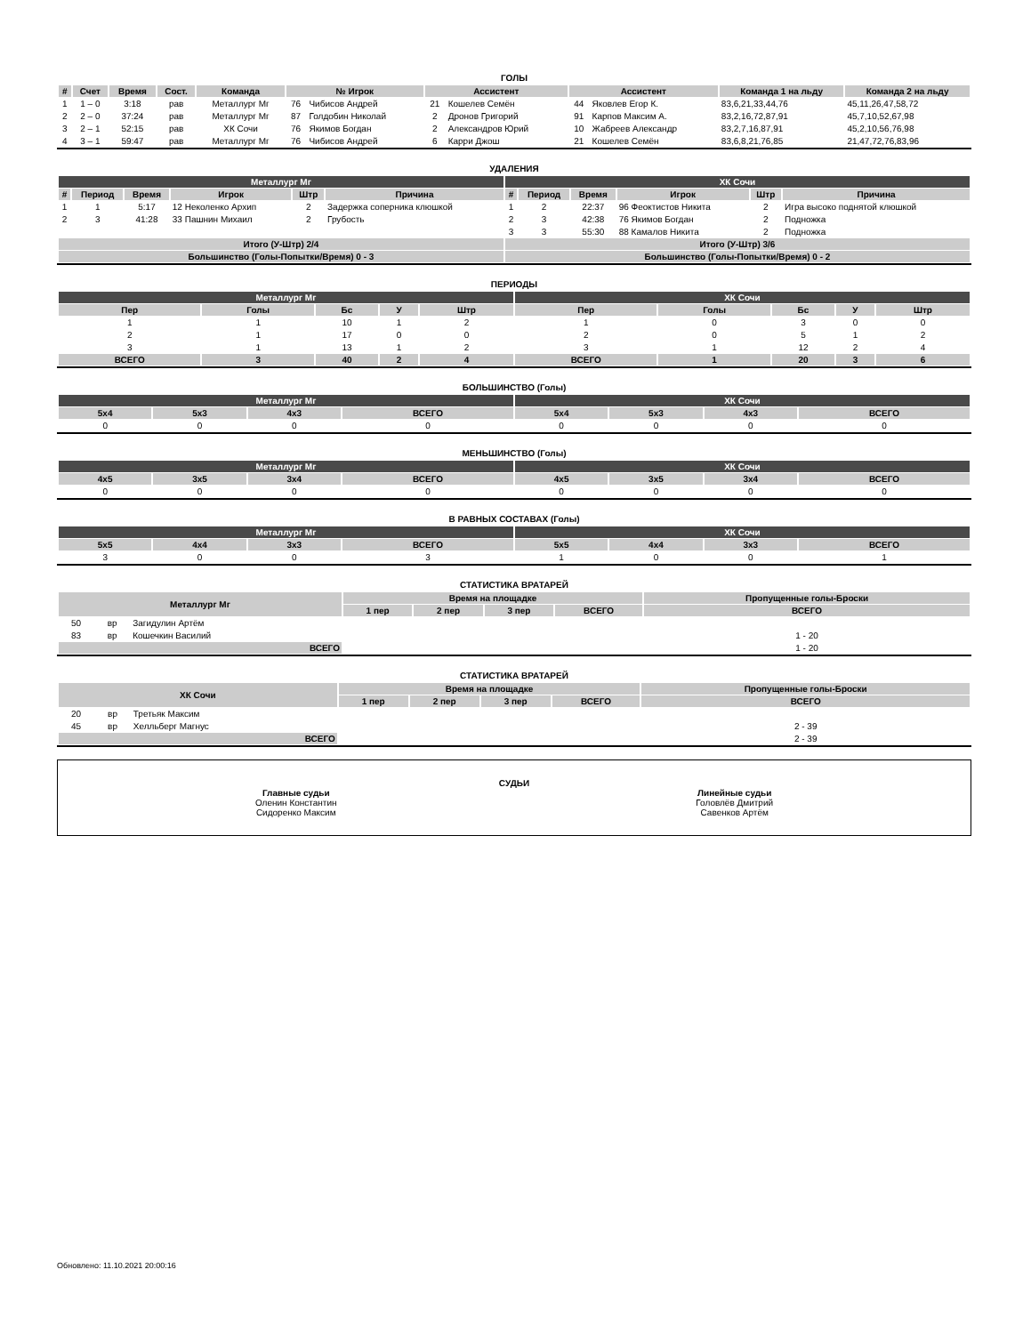ГОЛЫ
| # | Счет | Время | Сост. | Команда | № Игрок | | Ассистент | | Ассистент | | Команда 1 на льду | Команда 2 на льду |
| --- | --- | --- | --- | --- | --- | --- | --- | --- | --- | --- | --- | --- |
| 1 | 1 – 0 | 3:18 | рав | Металлург Мг | 76 | Чибисов Андрей | 21 | Кошелев Семён | 44 | Яковлев Егор К. | 83,6,21,33,44,76 | 45,11,26,47,58,72 |
| 2 | 2 – 0 | 37:24 | рав | Металлург Мг | 87 | Голдобин Николай | 2 | Дронов Григорий | 91 | Карпов Максим А. | 83,2,16,72,87,91 | 45,7,10,52,67,98 |
| 3 | 2 – 1 | 52:15 | рав | ХК Сочи | 76 | Якимов Богдан | 2 | Александров Юрий | 10 | Жабреев Александр | 83,2,7,16,87,91 | 45,2,10,56,76,98 |
| 4 | 3 – 1 | 59:47 | рав | Металлург Мг | 76 | Чибисов Андрей | 6 | Карри Джош | 21 | Кошелев Семён | 83,6,8,21,76,85 | 21,47,72,76,83,96 |
УДАЛЕНИЯ
| Металлург Мг | | | | | | ХК Сочи | | | | | |
| --- | --- | --- | --- | --- | --- | --- | --- | --- | --- | --- | --- |
| # | Период | Время | Игрок | Штр | Причина | # | Период | Время | Игрок | Штр | Причина |
| 1 | 1 | 5:17 | 12 Неколенко Архип | 2 | Задержка соперника клюшкой | 1 | 2 | 22:37 | 96 Феоктистов Никита | 2 | Игра высоко поднятой клюшкой |
| 2 | 3 | 41:28 | 33 Пашнин Михаил | 2 | Грубость | 2 | 3 | 42:38 | 76 Якимов Богдан | 2 | Подножка |
| | | | | | | 3 | 3 | 55:30 | 88 Камалов Никита | 2 | Подножка |
| Итого (У-Штр) 2/4 | | | | | | Итого (У-Штр) 3/6 | | | | | |
| Большинство (Голы-Попытки/Время) 0 - 3 | | | | | | Большинство (Голы-Попытки/Время) 0 - 2 | | | | | |
ПЕРИОДЫ
| Металлург Мг | | | | | ХК Сочи | | | | |
| --- | --- | --- | --- | --- | --- | --- | --- | --- | --- |
| Пер | Голы | Бс | У | Штр | Пер | Голы | Бс | У | Штр |
| 1 | 1 | 10 | 1 | 2 | 1 | 0 | 3 | 0 | 0 |
| 2 | 1 | 17 | 0 | 0 | 2 | 0 | 5 | 1 | 2 |
| 3 | 1 | 13 | 1 | 2 | 3 | 1 | 12 | 2 | 4 |
| ВСЕГО | 3 | 40 | 2 | 4 | ВСЕГО | 1 | 20 | 3 | 6 |
БОЛЬШИНСТВО (Голы)
| Металлург Мг | | | | ХК Сочи | | | |
| --- | --- | --- | --- | --- | --- | --- | --- |
| 5x4 | 5x3 | 4x3 | ВСЕГО | 5x4 | 5x3 | 4x3 | ВСЕГО |
| 0 | 0 | 0 | 0 | 0 | 0 | 0 | 0 |
МЕНЬШИНСТВО (Голы)
| Металлург Мг | | | | ХК Сочи | | | |
| --- | --- | --- | --- | --- | --- | --- | --- |
| 4x5 | 3x5 | 3x4 | ВСЕГО | 4x5 | 3x5 | 3x4 | ВСЕГО |
| 0 | 0 | 0 | 0 | 0 | 0 | 0 | 0 |
В РАВНЫХ СОСТАВАХ (Голы)
| Металлург Мг | | | | ХК Сочи | | | |
| --- | --- | --- | --- | --- | --- | --- | --- |
| 5x5 | 4x4 | 3x3 | ВСЕГО | 5x5 | 4x4 | 3x3 | ВСЕГО |
| 3 | 0 | 0 | 3 | 1 | 0 | 0 | 1 |
СТАТИСТИКА ВРАТАРЕЙ
| Металлург Мг | | | Время на площадке | | | | Пропущенные голы-Броски |
| --- | --- | --- | --- | --- | --- | --- | --- |
| | | | 1 пер | 2 пер | 3 пер | ВСЕГО | ВСЕГО |
| 50 | вр | Загидулин Артём | | | | | |
| 83 | вр | Кошечкин Василий | | | | | 1 - 20 |
| ВСЕГО | | | | | | | 1 - 20 |
СТАТИСТИКА ВРАТАРЕЙ
| ХК Сочи | | | Время на площадке | | | | Пропущенные голы-Броски |
| --- | --- | --- | --- | --- | --- | --- | --- |
| | | | 1 пер | 2 пер | 3 пер | ВСЕГО | ВСЕГО |
| 20 | вр | Третьяк Максим | | | | | |
| 45 | вр | Хелльберг Магнус | | | | | 2 - 39 |
| ВСЕГО | | | | | | | 2 - 39 |
СУДЬИ
Главные судьи
Оленин Константин
Сидоренко Максим
Линейные судьи
Головлёв Дмитрий
Савенков Артём
Обновлено: 11.10.2021 20:00:16